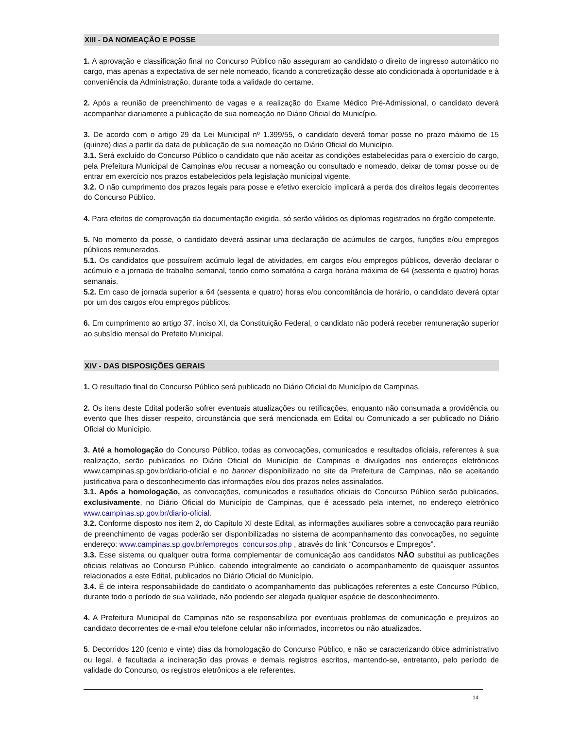XIII - DA NOMEAÇÃO E POSSE
1. A aprovação e classificação final no Concurso Público não asseguram ao candidato o direito de ingresso automático no cargo, mas apenas a expectativa de ser nele nomeado, ficando a concretização desse ato condicionada à oportunidade e à conveniência da Administração, durante toda a validade do certame.
2. Após a reunião de preenchimento de vagas e a realização do Exame Médico Pré-Admissional, o candidato deverá acompanhar diariamente a publicação de sua nomeação no Diário Oficial do Município.
3. De acordo com o artigo 29 da Lei Municipal nº 1.399/55, o candidato deverá tomar posse no prazo máximo de 15 (quinze) dias a partir da data de publicação de sua nomeação no Diário Oficial do Município.
3.1. Será excluído do Concurso Público o candidato que não aceitar as condições estabelecidas para o exercício do cargo, pela Prefeitura Municipal de Campinas e/ou recusar a nomeação ou consultado e nomeado, deixar de tomar posse ou de entrar em exercício nos prazos estabelecidos pela legislação municipal vigente.
3.2. O não cumprimento dos prazos legais para posse e efetivo exercício implicará a perda dos direitos legais decorrentes do Concurso Público.
4. Para efeitos de comprovação da documentação exigida, só serão válidos os diplomas registrados no órgão competente.
5. No momento da posse, o candidato deverá assinar uma declaração de acúmulos de cargos, funções e/ou empregos públicos remunerados.
5.1. Os candidatos que possuírem acúmulo legal de atividades, em cargos e/ou empregos públicos, deverão declarar o acúmulo e a jornada de trabalho semanal, tendo como somatória a carga horária máxima de 64 (sessenta e quatro) horas semanais.
5.2. Em caso de jornada superior a 64 (sessenta e quatro) horas e/ou concomitância de horário, o candidato deverá optar por um dos cargos e/ou empregos públicos.
6. Em cumprimento ao artigo 37, inciso XI, da Constituição Federal, o candidato não poderá receber remuneração superior ao subsídio mensal do Prefeito Municipal.
XIV - DAS DISPOSIÇÕES GERAIS
1. O resultado final do Concurso Público será publicado no Diário Oficial do Município de Campinas.
2. Os itens deste Edital poderão sofrer eventuais atualizações ou retificações, enquanto não consumada a providência ou evento que lhes disser respeito, circunstância que será mencionada em Edital ou Comunicado a ser publicado no Diário Oficial do Município.
3. Até a homologação do Concurso Público, todas as convocações, comunicados e resultados oficiais, referentes à sua realização, serão publicados no Diário Oficial do Município de Campinas e divulgados nos endereços eletrônicos www.campinas.sp.gov.br/diario-oficial e no banner disponibilizado no site da Prefeitura de Campinas, não se aceitando justificativa para o desconhecimento das informações e/ou dos prazos neles assinalados.
3.1. Após a homologação, as convocações, comunicados e resultados oficiais do Concurso Público serão publicados, exclusivamente, no Diário Oficial do Município de Campinas, que é acessado pela internet, no endereço eletrônico www.campinas.sp.gov.br/diario-oficial.
3.2. Conforme disposto nos item 2, do Capítulo XI deste Edital, as informações auxiliares sobre a convocação para reunião de preenchimento de vagas poderão ser disponibilizadas no sistema de acompanhamento das convocações, no seguinte endereço: www.campinas.sp.gov.br/empregos_concursos.php , através do link “Concursos e Empregos”.
3.3. Esse sistema ou qualquer outra forma complementar de comunicação aos candidatos NÃO substitui as publicações oficiais relativas ao Concurso Público, cabendo integralmente ao candidato o acompanhamento de quaisquer assuntos relacionados a este Edital, publicados no Diário Oficial do Município.
3.4. É de inteira responsabilidade do candidato o acompanhamento das publicações referentes a este Concurso Público, durante todo o período de sua validade, não podendo ser alegada qualquer espécie de desconhecimento.
4. A Prefeitura Municipal de Campinas não se responsabiliza por eventuais problemas de comunicação e prejuízos ao candidato decorrentes de e-mail e/ou telefone celular não informados, incorretos ou não atualizados.
5. Decorridos 120 (cento e vinte) dias da homologação do Concurso Público, e não se caracterizando óbice administrativo ou legal, é facultada a incineração das provas e demais registros escritos, mantendo-se, entretanto, pelo período de validade do Concurso, os registros eletrônicos a ele referentes.
14